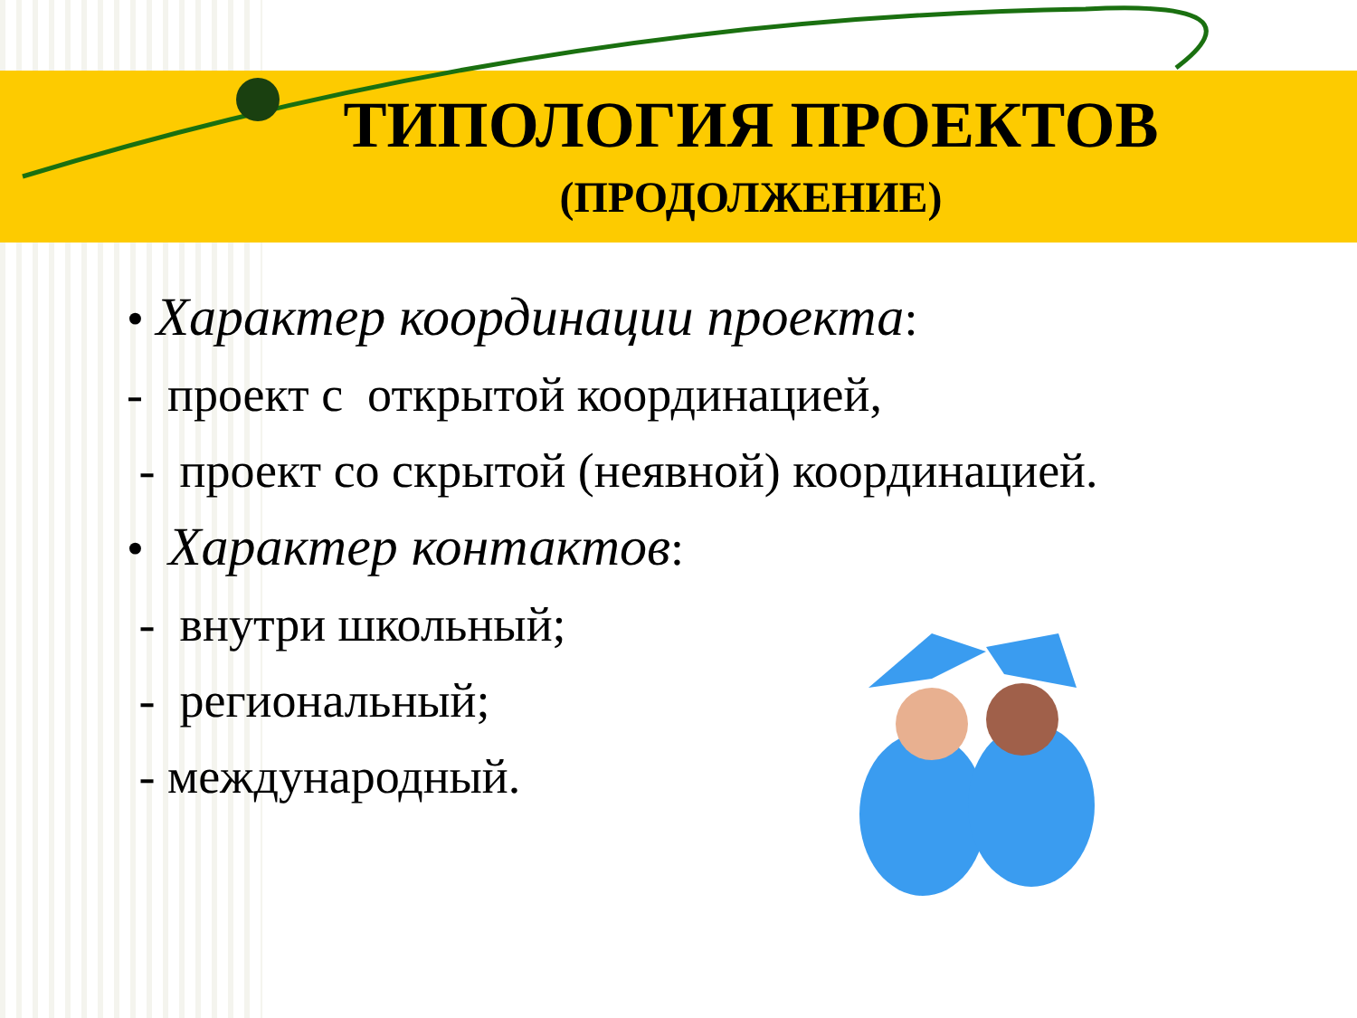ТИПОЛОГИЯ ПРОЕКТОВ
(ПРОДОЛЖЕНИЕ)
• Характер координации проекта:
- проект с открытой координацией,
- проект со скрытой (неявной) координацией.
• Характер контактов:
- внутри школьный;
- региональный;
- международный.